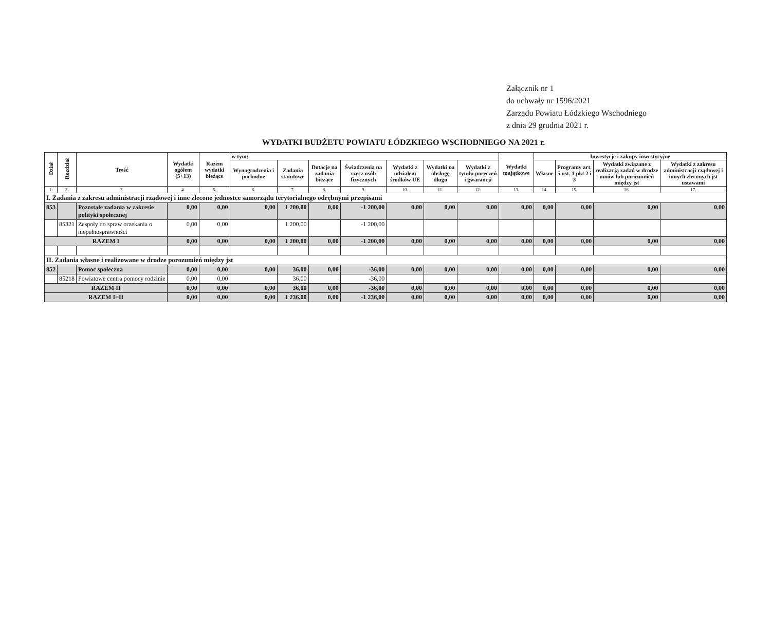Załącznik nr 1
do uchwały nr 1596/2021
Zarządu Powiatu Łódzkiego Wschodniego
z dnia 29 grudnia 2021 r.
WYDATKI BUDŻETU POWIATU ŁÓDZKIEGO WSCHODNIEGO NA 2021 r.
| Dział | Rozdział | Treść | Wydatki ogółem (5+13) | Razem wydatki bieżące | w tym: | | | | | | | Wydatki majątkowe | Inwestycje i zakupy inwestycyjne | | | |
| --- | --- | --- | --- | --- | --- | --- | --- | --- | --- | --- | --- | --- | --- | --- | --- | --- |
| | | | | | Wynagrodzenia i pochodne | Zadania statutowe | Dotacje na zadania bieżące | Świadczenia na rzecz osób fizycznych | Wydatki z udziałem środków UE | Wydatki na obsługę długu | Wydatki z tytułu poręczeń i gwarancji | | Własne | Programy art. 5 ust. 1 pkt 2 i 3 | Wydatki związane z realizacją zadań w drodze umów lub porozumień między jst | Wydatki z zakresu administracji rządowej i innych zleconych jst ustawami |
| 1. | 2. | 3. | 4. | 5. | 6. | 7. | 8. | 9. | 10. | 11. | 12. | 13. | 14. | 15. | 16. | 17. |
| I. Zadania z zakresu administracji rządowej i inne zlecone jednostce samorządu terytorialnego odrębnymi przepisami | | | | | | | | | | | | | | | | |
| 853 | | Pozostałe zadania w zakresie polityki społecznej | 0,00 | 0,00 | 0,00 | 1 200,00 | 0,00 | -1 200,00 | 0,00 | 0,00 | 0,00 | 0,00 | 0,00 | 0,00 | 0,00 | 0,00 |
| | 85321 | Zespoły do spraw orzekania o niepełnosprawności | 0,00 | 0,00 | | 1 200,00 | | -1 200,00 | | | | | | | | |
| RAZEM I | | | 0,00 | 0,00 | 0,00 | 1 200,00 | 0,00 | -1 200,00 | 0,00 | 0,00 | 0,00 | 0,00 | 0,00 | 0,00 | 0,00 | 0,00 |
| II. Zadania własne i realizowane w drodze porozumień między jst | | | | | | | | | | | | | | | | |
| 852 | | Pomoc społeczna | 0,00 | 0,00 | 0,00 | 36,00 | 0,00 | -36,00 | 0,00 | 0,00 | 0,00 | 0,00 | 0,00 | 0,00 | 0,00 | 0,00 |
| | 85218 | Powiatowe centra pomocy rodzinie | 0,00 | 0,00 | | 36,00 | | -36,00 | | | | | | | | |
| RAZEM II | | | 0,00 | 0,00 | 0,00 | 36,00 | 0,00 | -36,00 | 0,00 | 0,00 | 0,00 | 0,00 | 0,00 | 0,00 | 0,00 | 0,00 |
| RAZEM I+II | | | 0,00 | 0,00 | 0,00 | 1 236,00 | 0,00 | -1 236,00 | 0,00 | 0,00 | 0,00 | 0,00 | 0,00 | 0,00 | 0,00 | 0,00 |